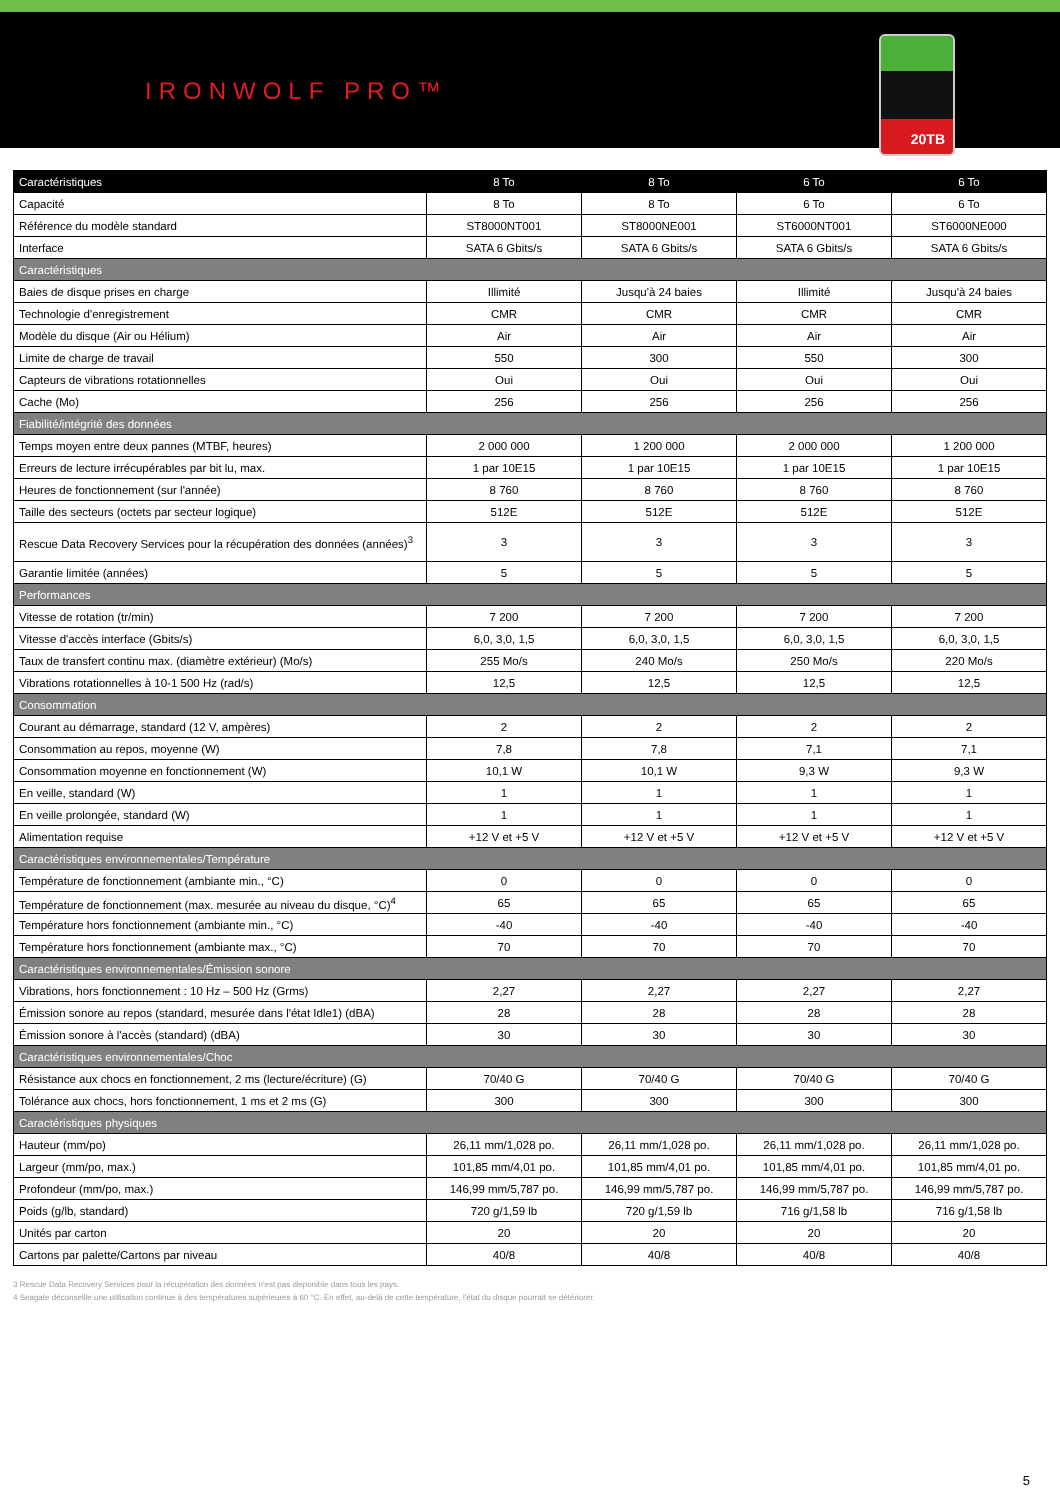IRONWOLF PRO™
20TB
| Caractéristiques | 8 To | 8 To | 6 To | 6 To |
| --- | --- | --- | --- | --- |
| Capacité | 8 To | 8 To | 6 To | 6 To |
| Référence du modèle standard | ST8000NT001 | ST8000NE001 | ST6000NT001 | ST6000NE000 |
| Interface | SATA 6 Gbits/s | SATA 6 Gbits/s | SATA 6 Gbits/s | SATA 6 Gbits/s |
| Caractéristiques | | | | |
| Baies de disque prises en charge | Illimité | Jusqu'à 24 baies | Illimité | Jusqu'à 24 baies |
| Technologie d'enregistrement | CMR | CMR | CMR | CMR |
| Modèle du disque (Air ou Hélium) | Air | Air | Air | Air |
| Limite de charge de travail | 550 | 300 | 550 | 300 |
| Capteurs de vibrations rotationnelles | Oui | Oui | Oui | Oui |
| Cache (Mo) | 256 | 256 | 256 | 256 |
| Fiabilité/intégrité des données | | | | |
| Temps moyen entre deux pannes (MTBF, heures) | 2 000 000 | 1 200 000 | 2 000 000 | 1 200 000 |
| Erreurs de lecture irrécupérables par bit lu, max. | 1 par 10E15 | 1 par 10E15 | 1 par 10E15 | 1 par 10E15 |
| Heures de fonctionnement (sur l'année) | 8 760 | 8 760 | 8 760 | 8 760 |
| Taille des secteurs (octets par secteur logique) | 512E | 512E | 512E | 512E |
| Rescue Data Recovery Services pour la récupération des données (années)<sup>3</sup> | 3 | 3 | 3 | 3 |
| Garantie limitée (années) | 5 | 5 | 5 | 5 |
| Performances | | | | |
| Vitesse de rotation (tr/min) | 7 200 | 7 200 | 7 200 | 7 200 |
| Vitesse d'accès interface (Gbits/s) | 6,0, 3,0, 1,5 | 6,0, 3,0, 1,5 | 6,0, 3,0, 1,5 | 6,0, 3,0, 1,5 |
| Taux de transfert continu max. (diamètre extérieur) (Mo/s) | 255 Mo/s | 240 Mo/s | 250 Mo/s | 220 Mo/s |
| Vibrations rotationnelles à 10-1 500 Hz (rad/s) | 12,5 | 12,5 | 12,5 | 12,5 |
| Consommation | | | | |
| Courant au démarrage, standard (12 V, ampères) | 2 | 2 | 2 | 2 |
| Consommation au repos, moyenne (W) | 7,8 | 7,8 | 7,1 | 7,1 |
| Consommation moyenne en fonctionnement (W) | 10,1 W | 10,1 W | 9,3 W | 9,3 W |
| En veille, standard (W) | 1 | 1 | 1 | 1 |
| En veille prolongée, standard (W) | 1 | 1 | 1 | 1 |
| Alimentation requise | +12 V et +5 V | +12 V et +5 V | +12 V et +5 V | +12 V et +5 V |
| Caractéristiques environnementales/Température | | | | |
| Température de fonctionnement (ambiante min., °C) | 0 | 0 | 0 | 0 |
| Température de fonctionnement (max. mesurée au niveau du disque, °C)<sup>4</sup> | 65 | 65 | 65 | 65 |
| Température hors fonctionnement (ambiante min., °C) | -40 | -40 | -40 | -40 |
| Température hors fonctionnement (ambiante max., °C) | 70 | 70 | 70 | 70 |
| Caractéristiques environnementales/Émission sonore | | | | |
| Vibrations, hors fonctionnement : 10 Hz – 500 Hz (Grms) | 2,27 | 2,27 | 2,27 | 2,27 |
| Émission sonore au repos (standard, mesurée dans l'état Idle1) (dBA) | 28 | 28 | 28 | 28 |
| Émission sonore à l'accès (standard) (dBA) | 30 | 30 | 30 | 30 |
| Caractéristiques environnementales/Choc | | | | |
| Résistance aux chocs en fonctionnement, 2 ms (lecture/écriture) (G) | 70/40 G | 70/40 G | 70/40 G | 70/40 G |
| Tolérance aux chocs, hors fonctionnement, 1 ms et 2 ms (G) | 300 | 300 | 300 | 300 |
| Caractéristiques physiques | | | | |
| Hauteur (mm/po) | 26,11 mm/1,028 po. | 26,11 mm/1,028 po. | 26,11 mm/1,028 po. | 26,11 mm/1,028 po. |
| Largeur (mm/po, max.) | 101,85 mm/4,01 po. | 101,85 mm/4,01 po. | 101,85 mm/4,01 po. | 101,85 mm/4,01 po. |
| Profondeur (mm/po, max.) | 146,99 mm/5,787 po. | 146,99 mm/5,787 po. | 146,99 mm/5,787 po. | 146,99 mm/5,787 po. |
| Poids (g/lb, standard) | 720 g/1,59 lb | 720 g/1,59 lb | 716 g/1,58 lb | 716 g/1,58 lb |
| Unités par carton | 20 | 20 | 20 | 20 |
| Cartons par palette/Cartons par niveau | 40/8 | 40/8 | 40/8 | 40/8 |
3 Rescue Data Recovery Services pour la récupération des données n'est pas disponible dans tous les pays.
4 Seagate déconseille une utilisation continue à des températures supérieures à 60 °C. En effet, au-delà de cette température, l'état du disque pourrait se détériorer.
5